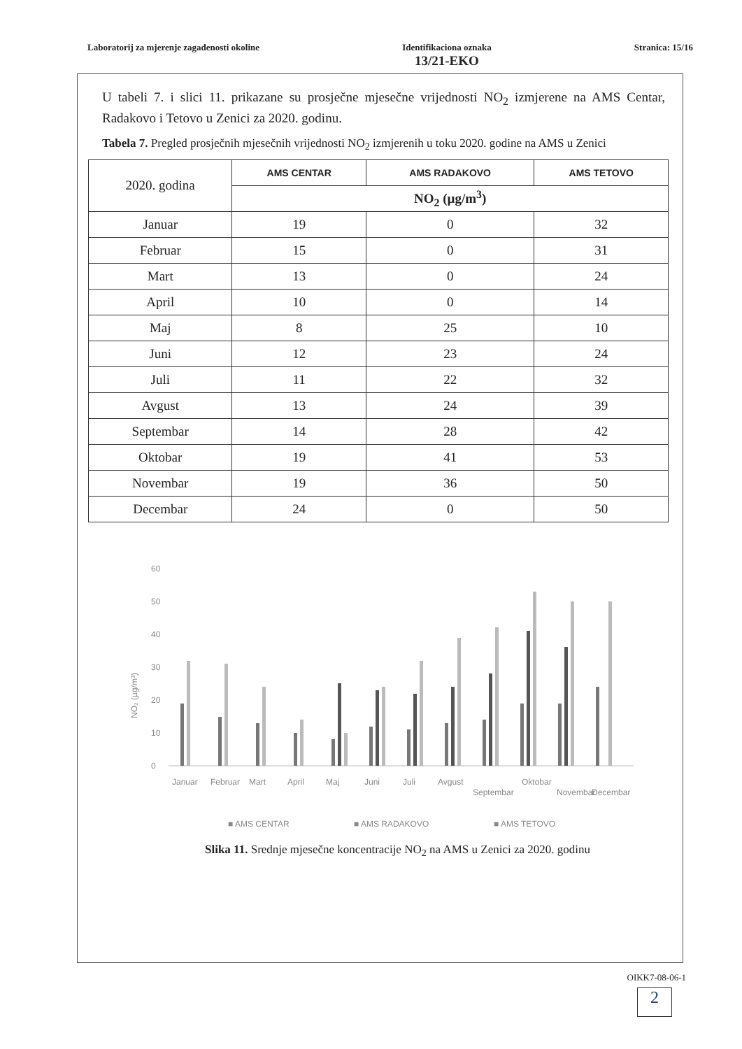Laboratorij za mjerenje zagađenosti okoline
Identifikaciona oznaka
13/21-EKO
Stranica: 15/16
U tabeli 7. i slici 11. prikazane su prosječne mjesečne vrijednosti NO<sub>2</sub> izmjerene na AMS Centar, Radakovo i Tetovo u Zenici za 2020. godinu.
Tabela 7. Pregled prosječnih mjesečnih vrijednosti NO<sub>2</sub> izmjerenih u toku 2020. godine na AMS u Zenici
| 2020. godina | AMS CENTAR | AMS RADAKOVO | AMS TETOVO |
| --- | --- | --- | --- |
| | NO<sub>2</sub> (µg/m<sup>3</sup>) | | |
| Januar | 19 | 0 | 32 |
| Februar | 15 | 0 | 31 |
| Mart | 13 | 0 | 24 |
| April | 10 | 0 | 14 |
| Maj | 8 | 25 | 10 |
| Juni | 12 | 23 | 24 |
| Juli | 11 | 22 | 32 |
| Avgust | 13 | 24 | 39 |
| Septembar | 14 | 28 | 42 |
| Oktobar | 19 | 41 | 53 |
| Novembar | 19 | 36 | 50 |
| Decembar | 24 | 0 | 50 |
NO₂ (µg/m³)
60
50
40
30
20
10
0
Januar
Februar
Mart
April
Maj
Juni
Juli
Avgust
Septembar
Oktobar
Novembar
Decembar
■ AMS CENTAR
■ AMS RADAKOVO
■ AMS TETOVO
Slika 11. Srednje mjesečne koncentracije NO<sub>2</sub> na AMS u Zenici za 2020. godinu
OIKK7-08-06-1
2